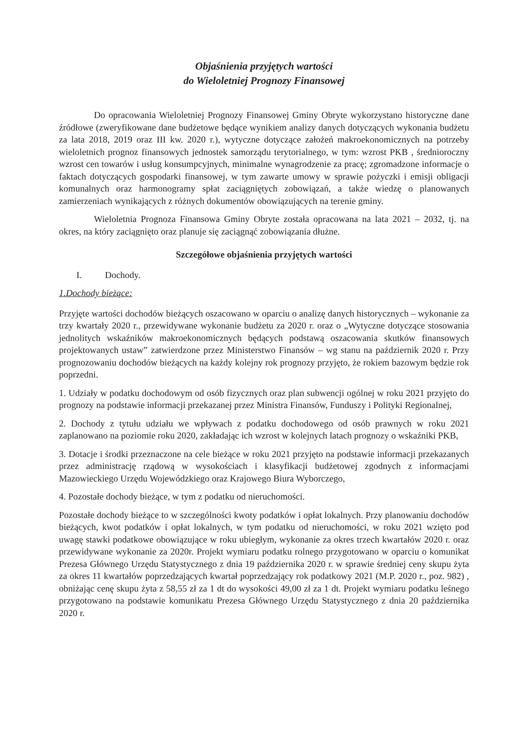Objaśnienia przyjętych wartości
do Wieloletniej Prognozy Finansowej
Do opracowania Wieloletniej Prognozy Finansowej Gminy Obryte wykorzystano historyczne dane źródłowe (zweryfikowane dane budżetowe będące wynikiem analizy danych dotyczących wykonania budżetu za lata 2018, 2019 oraz III kw. 2020 r.), wytyczne dotyczące założeń makroekonomicznych na potrzeby wieloletnich prognoz finansowych jednostek samorządu terytorialnego, w tym: wzrost PKB , średnioroczny wzrost cen towarów i usług konsumpcyjnych, minimalne wynagrodzenie za pracę; zgromadzone informacje o faktach dotyczących gospodarki finansowej, w tym zawarte umowy w sprawie pożyczki i emisji obligacji komunalnych oraz harmonogramy spłat zaciągniętych zobowiązań, a także wiedzę o planowanych zamierzeniach wynikających z różnych dokumentów obowiązujących na terenie gminy.
Wieloletnia Prognoza Finansowa Gminy Obryte została opracowana na lata 2021 – 2032, tj. na okres, na który zaciągnięto oraz planuje się zaciągnąć zobowiązania dłużne.
Szczegółowe objaśnienia przyjętych wartości
I. Dochody.
1.Dochody bieżące:
Przyjęte wartości dochodów bieżących oszacowano w oparciu o analizę danych historycznych – wykonanie za trzy kwartały 2020 r., przewidywane wykonanie budżetu za 2020 r. oraz o „Wytyczne dotyczące stosowania jednolitych wskaźników makroekonomicznych będących podstawą oszacowania skutków finansowych projektowanych ustaw” zatwierdzone przez Ministerstwo Finansów – wg stanu na październik 2020 r. Przy prognozowaniu dochodów bieżących na każdy kolejny rok prognozy przyjęto, że rokiem bazowym będzie rok poprzedni.
1. Udziały w podatku dochodowym od osób fizycznych oraz plan subwencji ogólnej w roku 2021 przyjęto do prognozy na podstawie informacji przekazanej przez Ministra Finansów, Funduszy i Polityki Regionalnej,
2. Dochody z tytułu udziału we wpływach z podatku dochodowego od osób prawnych w roku 2021 zaplanowano na poziomie roku 2020, zakładając ich wzrost w kolejnych latach prognozy o wskaźniki PKB,
3. Dotacje i środki przeznaczone na cele bieżące w roku 2021 przyjęto na podstawie informacji przekazanych przez administrację rządową w wysokościach i klasyfikacji budżetowej zgodnych z informacjami Mazowieckiego Urzędu Wojewódzkiego oraz Krajowego Biura Wyborczego,
4. Pozostałe dochody bieżące, w tym z podatku od nieruchomości.
Pozostałe dochody bieżące to w szczególności kwoty podatków i opłat lokalnych. Przy planowaniu dochodów bieżących, kwot podatków i opłat lokalnych, w tym podatku od nieruchomości, w roku 2021 wzięto pod uwagę stawki podatkowe obowiązujące w roku ubiegłym, wykonanie za okres trzech kwartałów 2020 r. oraz przewidywane wykonanie za 2020r. Projekt wymiaru podatku rolnego przygotowano w oparciu o komunikat Prezesa Głównego Urzędu Statystycznego z dnia 19 października 2020 r. w sprawie średniej ceny skupu żyta za okres 11 kwartałów poprzedzających kwartał poprzedzający rok podatkowy 2021 (M.P. 2020 r., poz. 982) , obniżając cenę skupu żyta z 58,55 zł za 1 dt do wysokości 49,00 zł za 1 dt. Projekt wymiaru podatku leśnego przygotowano na podstawie komunikatu Prezesa Głównego Urzędu Statystycznego z dnia 20 października 2020 r.